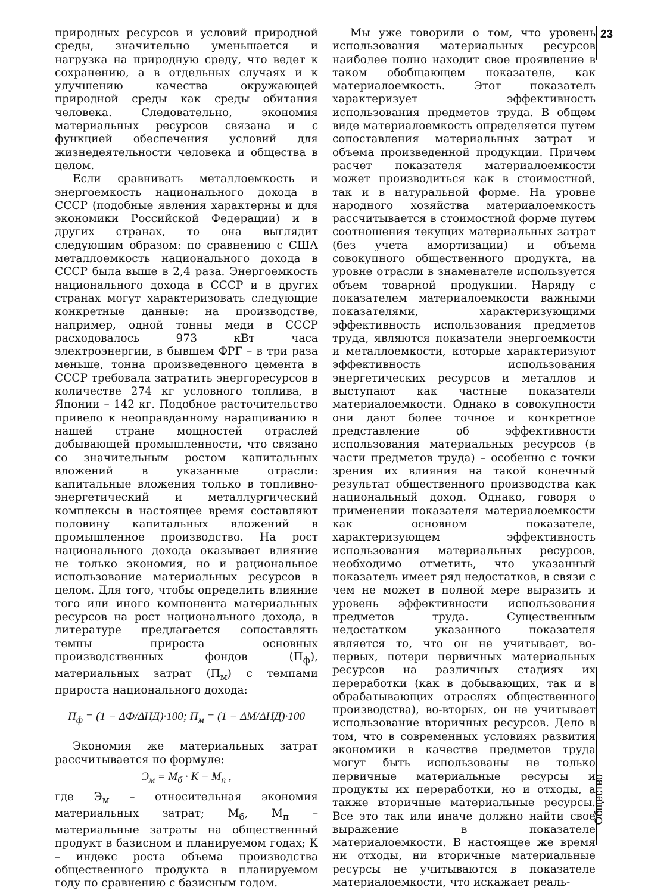23
природных ресурсов и условий природной среды, значительно уменьшается и нагрузка на природную среду, что ведет к сохранению, а в отдельных случаях и к улучшению качества окружающей природной среды как среды обитания человека. Следовательно, экономия материальных ресурсов связана и с функцией обеспечения условий для жизнедеятельности человека и общества в целом.
Если сравнивать металлоемкость и энергоемкость национального дохода в СССР (подобные явления характерны и для экономики Российской Федерации) и в других странах, то она выглядит следующим образом: по сравнению с США металлоемкость национального дохода в СССР была выше в 2,4 раза. Энергоемкость национального дохода в СССР и в других странах могут характеризовать следующие конкретные данные: на производстве, например, одной тонны меди в СССР расходовалось 973 кВт часа электроэнергии, в бывшем ФРГ – в три раза меньше, тонна произведенного цемента в СССР требовала затратить энергоресурсов в количестве 274 кг условного топлива, в Японии – 142 кг. Подобное расточительство привело к неоправданному наращиванию в нашей стране мощностей отраслей добывающей промышленности, что связано со значительным ростом капитальных вложений в указанные отрасли: капитальные вложения только в топливно-энергетический и металлургический комплексы в настоящее время составляют половину капитальных вложений в промышленное производство. На рост национального дохода оказывает влияние не только экономия, но и рациональное использование материальных ресурсов в целом. Для того, чтобы определить влияние того или иного компонента материальных ресурсов на рост национального дохода, в литературе предлагается сопоставлять темпы прироста основных производственных фондов (П<sub>ф</sub>), материальных затрат (П<sub>м</sub>) с темпами прироста национального дохода:
П<sub>ф</sub> = (1 − ΔФ/ΔНД)·100; П<sub>м</sub> = (1 − ΔМ/ΔНД)·100
Экономия же материальных затрат рассчитывается по формуле:
Э<sub>м</sub> = М<sub>б</sub> · К − М<sub>п</sub> ,
где Э<sub>м</sub> – относительная экономия материальных затрат; М<sub>б</sub>, М<sub>п</sub> – материальные затраты на общественный продукт в базисном и планируемом годах; К – индекс роста объема производства общественного продукта в планируемом году по сравнению с базисным годом.
Мы уже говорили о том, что уровень использования материальных ресурсов наиболее полно находит свое проявление в таком обобщающем показателе, как материалоемкость. Этот показатель характеризует эффективность использования предметов труда. В общем виде материалоемкость определяется путем сопоставления материальных затрат и объема произведенной продукции. Причем расчет показателя материалоемкости может производиться как в стоимостной, так и в натуральной форме. На уровне народного хозяйства материалоемкость рассчитывается в стоимостной форме путем соотношения текущих материальных затрат (без учета амортизации) и объема совокупного общественного продукта, на уровне отрасли в знаменателе используется объем товарной продукции. Наряду с показателем материалоемкости важными показателями, характеризующими эффективность использования предметов труда, являются показатели энергоемкости и металлоемкости, которые характеризуют эффективность использования энергетических ресурсов и металлов и выступают как частные показатели материалоемкости. Однако в совокупности они дают более точное и конкретное представление об эффективности использования материальных ресурсов (в части предметов труда) – особенно с точки зрения их влияния на такой конечный результат общественного производства как национальный доход. Однако, говоря о применении показателя материалоемкости как основном показателе, характеризующем эффективность использования материальных ресурсов, необходимо отметить, что указанный показатель имеет ряд недостатков, в связи с чем не может в полной мере выразить и уровень эффективности использования предметов труда. Существенным недостатком указанного показателя является то, что он не учитывает, во-первых, потери первичных материальных ресурсов на различных стадиях их переработки (как в добывающих, так и в обрабатывающих отраслях общественного производства), во-вторых, он не учитывает использование вторичных ресурсов. Дело в том, что в современных условиях развития экономики в качестве предметов труда могут быть использованы не только первичные материальные ресурсы и продукты их переработки, но и отходы, а также вторичные материальные ресурсы. Все это так или иначе должно найти свое выражение в показателе материалоемкости. В настоящее же время ни отходы, ни вторичные материальные ресурсы не учитываются в показателе материалоемкости, что искажает реаль-
Общество